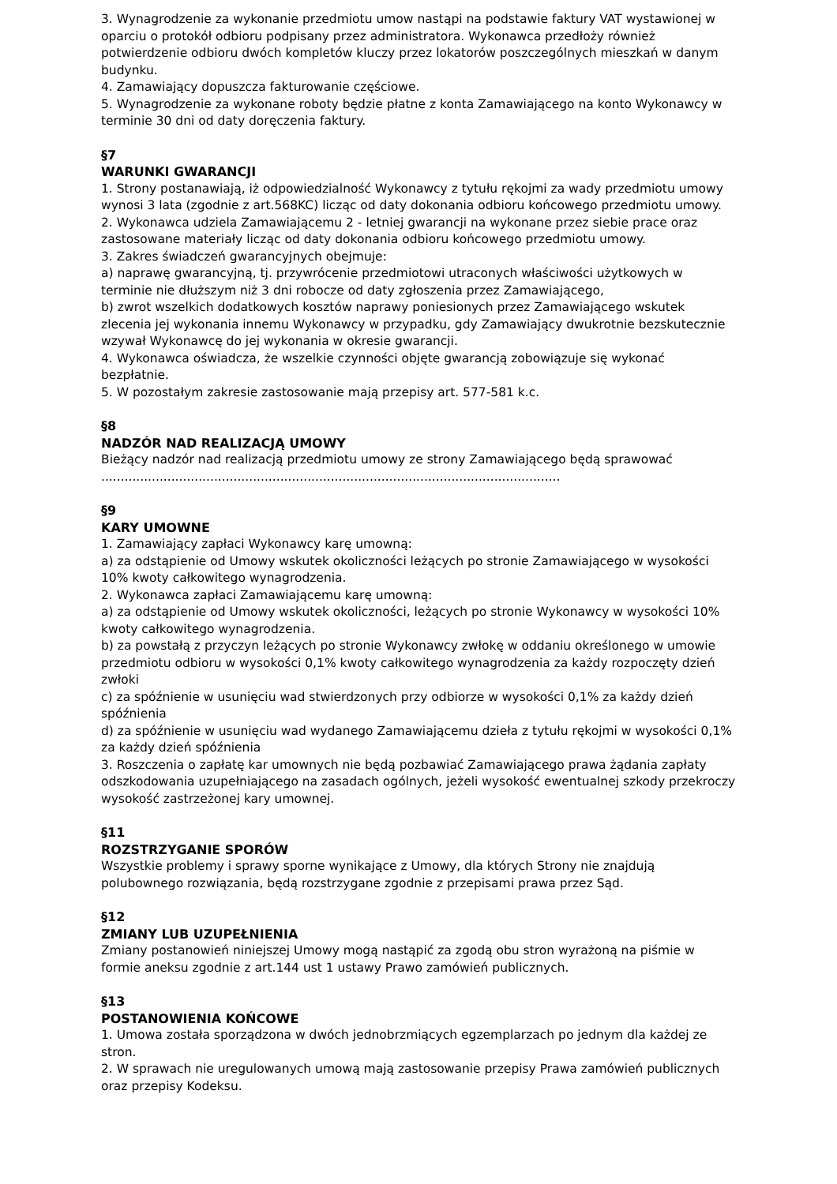3. Wynagrodzenie za wykonanie przedmiotu umow nastąpi na podstawie faktury VAT wystawionej w oparciu o protokół odbioru podpisany przez administratora. Wykonawca przedłoży również potwierdzenie odbioru dwóch kompletów kluczy przez lokatorów poszczególnych mieszkań w danym budynku.
4. Zamawiający dopuszcza fakturowanie częściowe.
5. Wynagrodzenie za wykonane roboty będzie płatne z konta Zamawiającego na konto Wykonawcy w terminie 30 dni od daty doręczenia faktury.
§7
WARUNKI GWARANCJI
1. Strony postanawiają, iż odpowiedzialność Wykonawcy z tytułu rękojmi za wady przedmiotu umowy wynosi 3 lata (zgodnie z art.568KC) licząc od daty dokonania odbioru końcowego przedmiotu umowy.
2. Wykonawca udziela Zamawiającemu 2 - letniej gwarancji na wykonane przez siebie prace oraz zastosowane materiały licząc od daty dokonania odbioru końcowego przedmiotu umowy.
3. Zakres świadczeń gwarancyjnych obejmuje:
a) naprawę gwarancyjną, tj. przywrócenie przedmiotowi utraconych właściwości użytkowych w terminie nie dłuższym niż 3 dni robocze od daty zgłoszenia przez Zamawiającego,
b) zwrot wszelkich dodatkowych kosztów naprawy poniesionych przez Zamawiającego wskutek zlecenia jej wykonania innemu Wykonawcy w przypadku, gdy Zamawiający dwukrotnie bezskutecznie wzywał Wykonawcę do jej wykonania w okresie gwarancji.
4. Wykonawca oświadcza, że wszelkie czynności objęte gwarancją zobowiązuje się wykonać bezpłatnie.
5. W pozostałym zakresie zastosowanie mają przepisy art. 577-581 k.c.
§8
NADZÓR NAD REALIZACJĄ UMOWY
Bieżący nadzór nad realizacją przedmiotu umowy ze strony Zamawiającego będą sprawować ......................................................................................................................
§9
KARY UMOWNE
1. Zamawiający zapłaci Wykonawcy karę umowną:
a) za odstąpienie od Umowy wskutek okoliczności leżących po stronie Zamawiającego w wysokości 10% kwoty całkowitego wynagrodzenia.
2. Wykonawca zapłaci Zamawiającemu karę umowną:
a) za odstąpienie od Umowy wskutek okoliczności, leżących po stronie Wykonawcy w wysokości 10% kwoty całkowitego wynagrodzenia.
b) za powstałą z przyczyn leżących po stronie Wykonawcy zwłokę w oddaniu określonego w umowie przedmiotu odbioru w wysokości 0,1% kwoty całkowitego wynagrodzenia za każdy rozpoczęty dzień zwłoki
c) za spóźnienie w usunięciu wad stwierdzonych przy odbiorze w wysokości 0,1% za każdy dzień spóźnienia
d) za spóźnienie w usunięciu wad wydanego Zamawiającemu dzieła z tytułu rękojmi w wysokości 0,1% za każdy dzień spóźnienia
3. Roszczenia o zapłatę kar umownych nie będą pozbawiać Zamawiającego prawa żądania zapłaty odszkodowania uzupełniającego na zasadach ogólnych, jeżeli wysokość ewentualnej szkody przekroczy wysokość zastrzeżonej kary umownej.
§11
ROZSTRZYGANIE SPORÓW
Wszystkie problemy i sprawy sporne wynikające z Umowy, dla których Strony nie znajdują polubownego rozwiązania, będą rozstrzygane zgodnie z przepisami prawa przez Sąd.
§12
ZMIANY LUB UZUPEŁNIENIA
Zmiany postanowień niniejszej Umowy mogą nastąpić za zgodą obu stron wyrażoną na piśmie w formie aneksu zgodnie z art.144 ust 1 ustawy Prawo zamówień publicznych.
§13
POSTANOWIENIA KOŃCOWE
1. Umowa została sporządzona w dwóch jednobrzmiących egzemplarzach po jednym dla każdej ze stron.
2. W sprawach nie uregulowanych umową mają zastosowanie przepisy Prawa zamówień publicznych oraz przepisy Kodeksu.